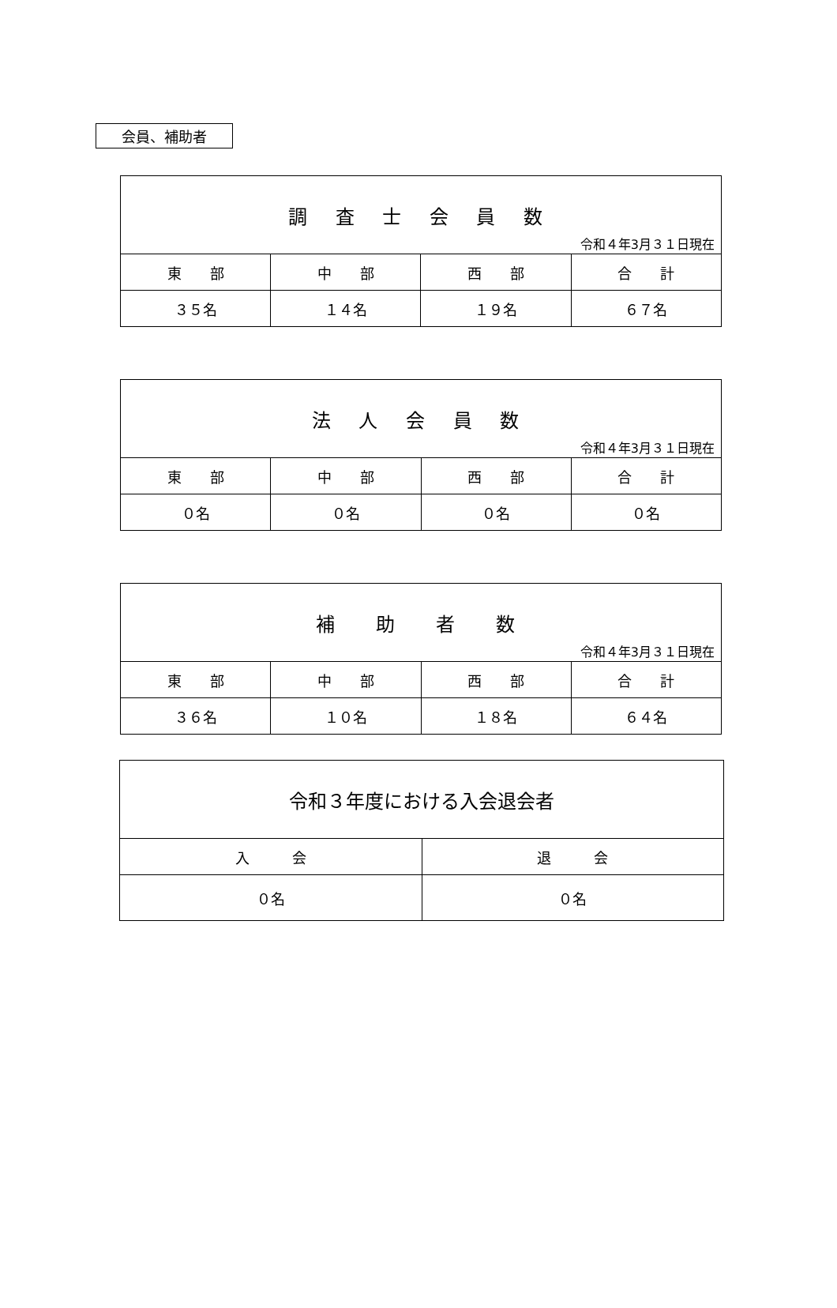会員、補助者
| 調 査 士 会 員 数 令和４年3月３１日現在 | | | |
| --- | --- | --- | --- |
| 東 部 | 中 部 | 西 部 | 合 計 |
| ３５名 | １４名 | １９名 | ６７名 |
| 法 人 会 員 数 令和４年3月３１日現在 | | | |
| --- | --- | --- | --- |
| 東 部 | 中 部 | 西 部 | 合 計 |
| ０名 | ０名 | ０名 | ０名 |
| 補 助 者 数 令和４年3月３１日現在 | | | |
| --- | --- | --- | --- |
| 東 部 | 中 部 | 西 部 | 合 計 |
| ３６名 | １０名 | １８名 | ６４名 |
| 令和３年度における入会退会者 | |
| --- | --- |
| 入 会 | 退 会 |
| ０名 | ０名 |